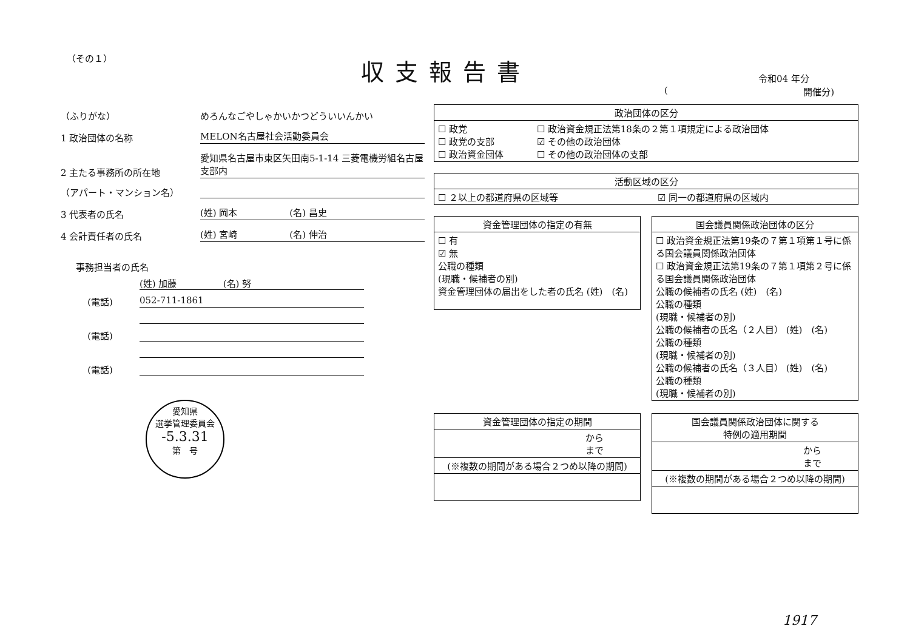（その１） 収支報告書 令和04 年分
(開催分)
（ふりがな）
めろんなごやしゃかいかつどういいんかい
1 政治団体の名称
MELON名古屋社会活動委員会
2 主たる事務所の所在地
愛知県名古屋市東区矢田南5-1-14 三菱電機労組名古屋支部内
（アパート・マンション名）
3 代表者の氏名
(姓) 岡本 (名) 昌史
4 会計責任者の氏名
(姓) 宮崎 (名) 伸治
事務担当者の氏名
(姓) 加藤 (名) 努
(電話) 052-711-1861
(電話)
(電話)
愛知県
選挙管理委員会
-5.3.31
第　号
| 政治団体の区分 | |
| --- | --- |
| ☐ 政党 ☐ 政党の支部 ☐ 政治資金団体 | ☐ 政治資金規正法第18条の２第１項規定による政治団体 ☑ その他の政治団体 ☐ その他の政治団体の支部 |
| 活動区域の区分 | |
| --- | --- |
| ☐ ２以上の都道府県の区域等 | ☑ 同一の都道府県の区域内 |
| 資金管理団体の指定の有無 |
| --- |
| ☐ 有 ☑ 無 公職の種類 (現職・候補者の別) 資金管理団体の届出をした者の氏名 (姓) (名) |
| 国会議員関係政治団体の区分 |
| --- |
| ☐ 政治資金規正法第19条の７第１項第１号に係る国会議員関係政治団体 ☐ 政治資金規正法第19条の７第１項第２号に係る国会議員関係政治団体 公職の候補者の氏名 (姓) (名) 公職の種類 (現職・候補者の別) 公職の候補者の氏名（２人目） (姓) (名) 公職の種類 (現職・候補者の別) 公職の候補者の氏名（３人目） (姓) (名) 公職の種類 (現職・候補者の別) |
| 資金管理団体の指定の期間 |
| --- |
| から まで |
| (※複数の期間がある場合２つめ以降の期間) |
| 国会議員関係政治団体に関する 特例の適用期間 |
| --- |
| から まで |
| (※複数の期間がある場合２つめ以降の期間) |
1917